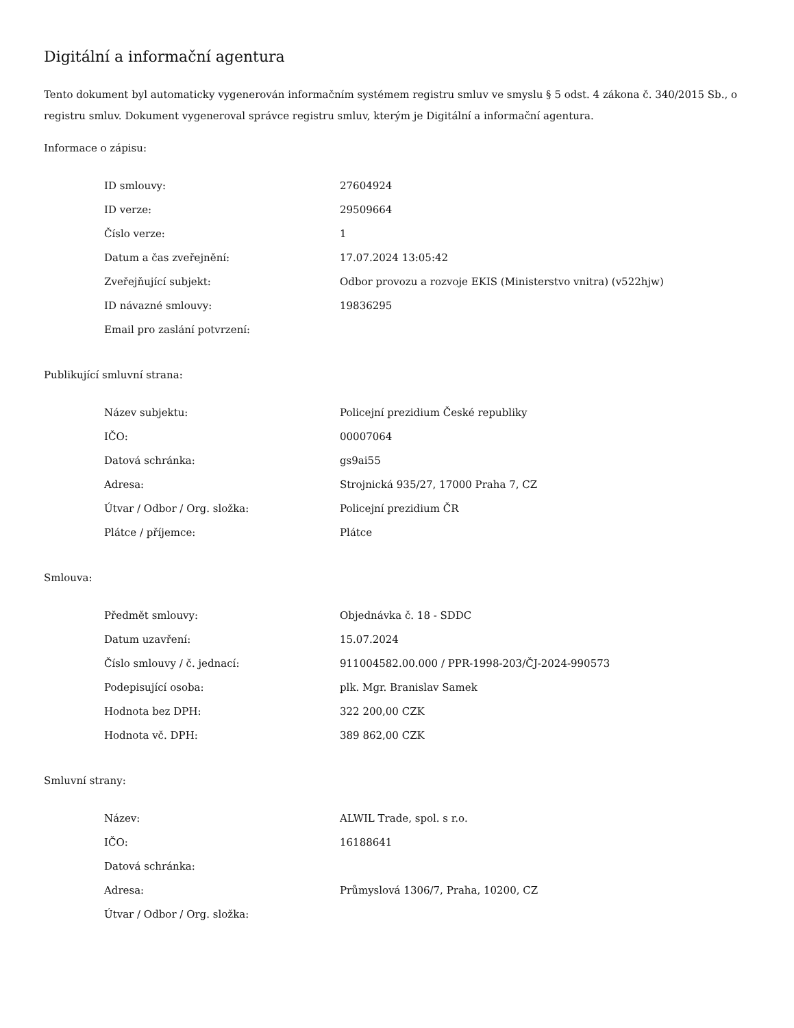Digitální a informační agentura
Tento dokument byl automaticky vygenerován informačním systémem registru smluv ve smyslu § 5 odst. 4 zákona č. 340/2015 Sb., o registru smluv. Dokument vygeneroval správce registru smluv, kterým je Digitální a informační agentura.
Informace o zápisu:
| ID smlouvy: | 27604924 |
| ID verze: | 29509664 |
| Číslo verze: | 1 |
| Datum a čas zveřejnění: | 17.07.2024 13:05:42 |
| Zveřejňující subjekt: | Odbor provozu a rozvoje EKIS (Ministerstvo vnitra) (v522hjw) |
| ID návazné smlouvy: | 19836295 |
| Email pro zaslání potvrzení: | |
Publikující smluvní strana:
| Název subjektu: | Policejní prezidium České republiky |
| IČO: | 00007064 |
| Datová schránka: | gs9ai55 |
| Adresa: | Strojnická 935/27, 17000 Praha 7, CZ |
| Útvar / Odbor / Org. složka: | Policejní prezidium ČR |
| Plátce / příjemce: | Plátce |
Smlouva:
| Předmět smlouvy: | Objednávka č. 18 - SDDC |
| Datum uzavření: | 15.07.2024 |
| Číslo smlouvy / č. jednací: | 911004582.00.000 / PPR-1998-203/ČJ-2024-990573 |
| Podepisující osoba: | plk. Mgr. Branislav Samek |
| Hodnota bez DPH: | 322 200,00 CZK |
| Hodnota vč. DPH: | 389 862,00 CZK |
Smluvní strany:
| Název: | ALWIL Trade, spol. s r.o. |
| IČO: | 16188641 |
| Datová schránka: | |
| Adresa: | Průmyslová 1306/7, Praha, 10200, CZ |
| Útvar / Odbor / Org. složka: | |